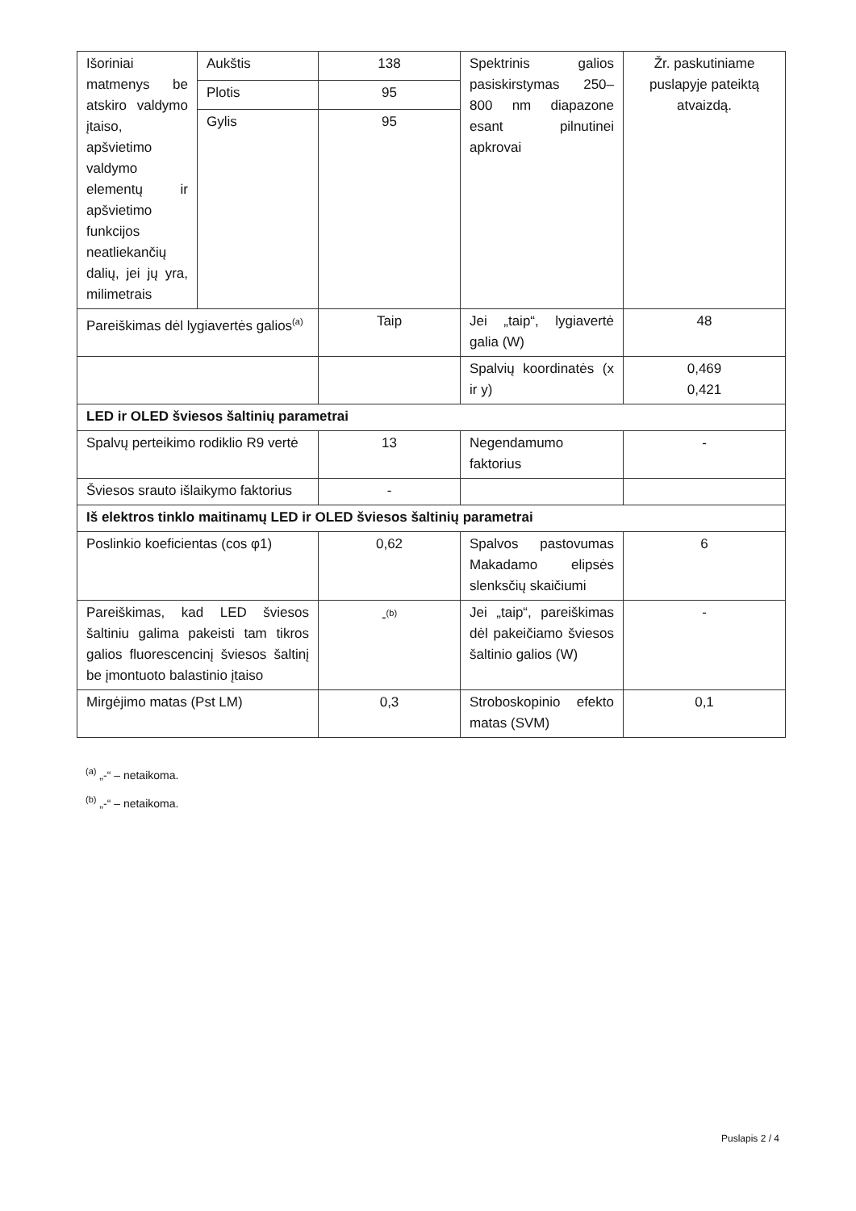| Išoriniai matmenys be atskiro valdymo įtaiso, apšvietimo valdymo elementų ir apšvietimo funkcijos neatliekančių dalių, jei jų yra, milimetrais | Aukštis | 138 | Spektrinis galios pasiskirstymas 250–800 nm diapazone esant pilnutinei apkrovai | Žr. paskutiniame puslapyje pateiktą atvaizdą. |
| | Plotis | 95 | | |
| | Gylis | 95 | | |
| Pareiškimas dėl lygiavertės galios<sup>(a)</sup> | | Taip | Jei „taip“, lygiavertė galia (W) | 48 |
| | | | Spalvių koordinatės (x ir y) | 0,469 0,421 |
| LED ir OLED šviesos šaltinių parametrai | | | | |
| Spalvų perteikimo rodiklio R9 vertė | | 13 | Negendamumo faktorius | - |
| Šviesos srauto išlaikymo faktorius | | - | | |
| Iš elektros tinklo maitinamų LED ir OLED šviesos šaltinių parametrai | | | | |
| Poslinkio koeficientas (cos φ1) | | 0,62 | Spalvos pastovumas Makadamo elipsės slenksčių skaičiumi | 6 |
| Pareiškimas, kad LED šviesos šaltiniu galima pakeisti tam tikros galios fluorescencinį šviesos šaltinį be įmontuoto balastinio įtaiso | | -<sup>(b)</sup> | Jei „taip“, pareiškimas dėl pakeičiamo šviesos šaltinio galios (W) | - |
| Mirgėjimo matas (Pst LM) | | 0,3 | Stroboskopinio efekto matas (SVM) | 0,1 |
<sup>(a)</sup> „-“ – netaikoma.
<sup>(b)</sup> „-“ – netaikoma.
Puslapis 2 / 4